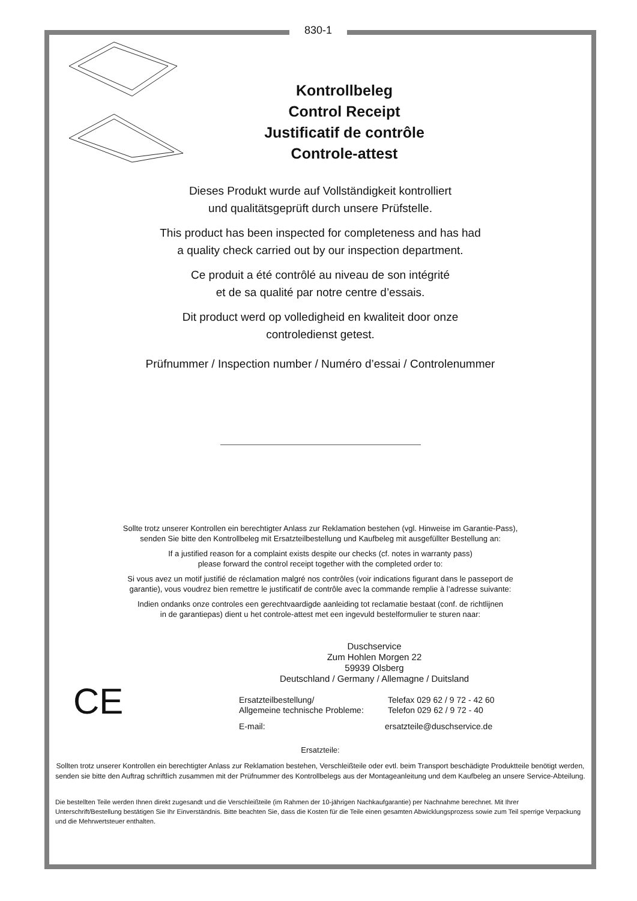830-1
Kontrollbeleg
Control Receipt
Justificatif de contrôle
Controle-attest
Dieses Produkt wurde auf Vollständigkeit kontrolliert
und qualitätsgeprüft durch unsere Prüfstelle.
This product has been inspected for completeness and has had
a quality check carried out by our inspection department.
Ce produit a été contrôlé au niveau de son intégrité
et de sa qualité par notre centre d’essais.
Dit product werd op volledigheid en kwaliteit door onze
controledienst getest.
Prüfnummer / Inspection number / Numéro d’essai / Controlenummer
Sollte trotz unserer Kontrollen ein berechtigter Anlass zur Reklamation bestehen (vgl. Hinweise im Garantie-Pass),
senden Sie bitte den Kontrollbeleg mit Ersatzteilbestellung und Kaufbeleg mit ausgefüllter Bestellung an:
If a justified reason for a complaint exists despite our checks (cf. notes in warranty pass)
please forward the control receipt together with the completed order to:
Si vous avez un motif justifié de réclamation malgré nos contrôles (voir indications figurant dans le passeport de
garantie), vous voudrez bien remettre le justificatif de contrôle avec la commande remplie à l’adresse suivante:
Indien ondanks onze controles een gerechtvaardigde aanleiding tot reclamatie bestaat (conf. de richtlijnen
in de garantiepas) dient u het controle-attest met een ingevuld bestelformulier te sturen naar:
CE
Duschservice
Zum Hohlen Morgen 22
59939 Olsberg
Deutschland / Germany / Allemagne / Duitsland
Ersatzteilbestellung/
Allgemeine technische Probleme:
Telefax 029 62 / 9 72 - 42 60
Telefon 029 62 / 9 72 - 40
E-mail: ersatzteile@duschservice.de
Ersatzteile:
Sollten trotz unserer Kontrollen ein berechtigter Anlass zur Reklamation bestehen, Verschleißteile oder evtl. beim Transport beschädigte Produktteile benötigt werden, senden sie bitte den Auftrag schriftlich zusammen mit der Prüfnummer des Kontrollbelegs aus der Montageanleitung und dem Kaufbeleg an unsere Service-Abteilung.
Die bestellten Teile werden Ihnen direkt zugesandt und die Verschleißteile (im Rahmen der 10-jährigen Nachkaufgarantie) per Nachnahme berechnet. Mit Ihrer Unterschrift/Bestellung bestätigen Sie Ihr Einverständnis. Bitte beachten Sie, dass die Kosten für die Teile einen gesamten Abwicklungsprozess sowie zum Teil sperrige Verpackung und die Mehrwertsteuer enthalten.